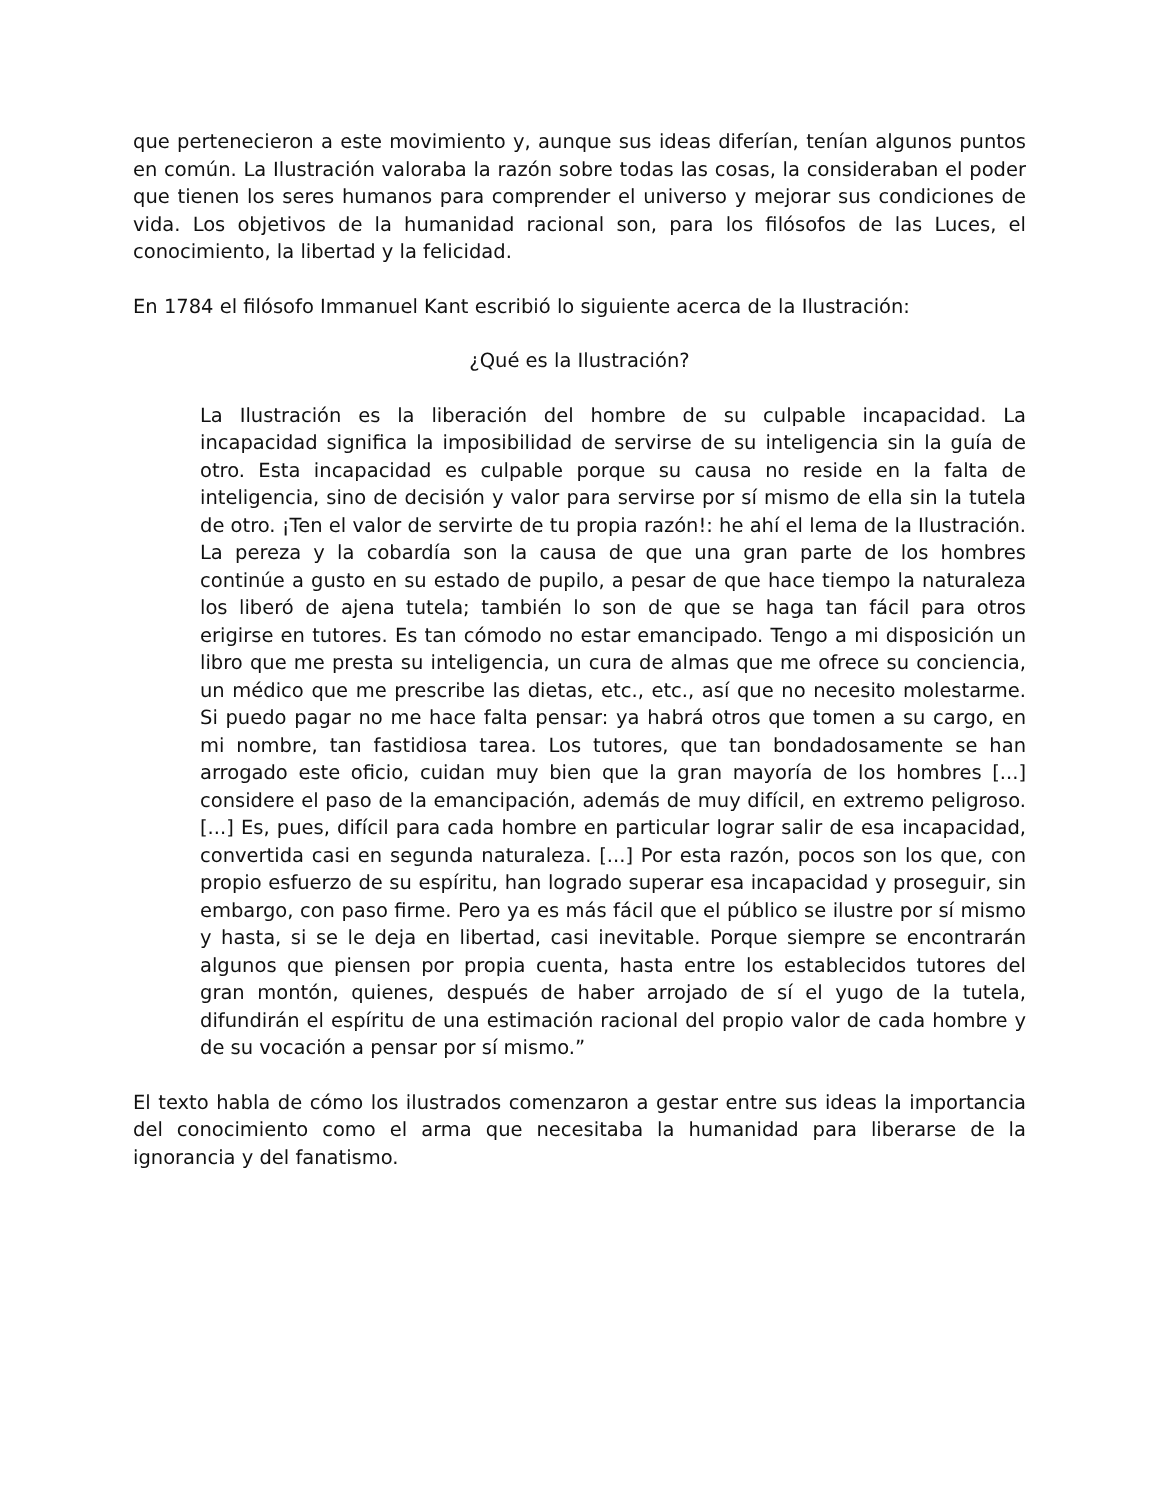que pertenecieron a este movimiento y, aunque sus ideas diferían, tenían algunos puntos en común. La Ilustración valoraba la razón sobre todas las cosas, la consideraban el poder que tienen los seres humanos para comprender el universo y mejorar sus condiciones de vida. Los objetivos de la humanidad racional son, para los filósofos de las Luces, el conocimiento, la libertad y la felicidad.
En 1784 el filósofo Immanuel Kant escribió lo siguiente acerca de la Ilustración:
¿Qué es la Ilustración?
La Ilustración es la liberación del hombre de su culpable incapacidad. La incapacidad significa la imposibilidad de servirse de su inteligencia sin la guía de otro. Esta incapacidad es culpable porque su causa no reside en la falta de inteligencia, sino de decisión y valor para servirse por sí mismo de ella sin la tutela de otro. ¡Ten el valor de servirte de tu propia razón!: he ahí el lema de la Ilustración. La pereza y la cobardía son la causa de que una gran parte de los hombres continúe a gusto en su estado de pupilo, a pesar de que hace tiempo la naturaleza los liberó de ajena tutela; también lo son de que se haga tan fácil para otros erigirse en tutores. Es tan cómodo no estar emancipado. Tengo a mi disposición un libro que me presta su inteligencia, un cura de almas que me ofrece su conciencia, un médico que me prescribe las dietas, etc., etc., así que no necesito molestarme. Si puedo pagar no me hace falta pensar: ya habrá otros que tomen a su cargo, en mi nombre, tan fastidiosa tarea. Los tutores, que tan bondadosamente se han arrogado este oficio, cuidan muy bien que la gran mayoría de los hombres [...] considere el paso de la emancipación, además de muy difícil, en extremo peligroso. [...] Es, pues, difícil para cada hombre en particular lograr salir de esa incapacidad, convertida casi en segunda naturaleza. [...] Por esta razón, pocos son los que, con propio esfuerzo de su espíritu, han logrado superar esa incapacidad y proseguir, sin embargo, con paso firme. Pero ya es más fácil que el público se ilustre por sí mismo y hasta, si se le deja en libertad, casi inevitable. Porque siempre se encontrarán algunos que piensen por propia cuenta, hasta entre los establecidos tutores del gran montón, quienes, después de haber arrojado de sí el yugo de la tutela, difundirán el espíritu de una estimación racional del propio valor de cada hombre y de su vocación a pensar por sí mismo.”
El texto habla de cómo los ilustrados comenzaron a gestar entre sus ideas la importancia del conocimiento como el arma que necesitaba la humanidad para liberarse de la ignorancia y del fanatismo.